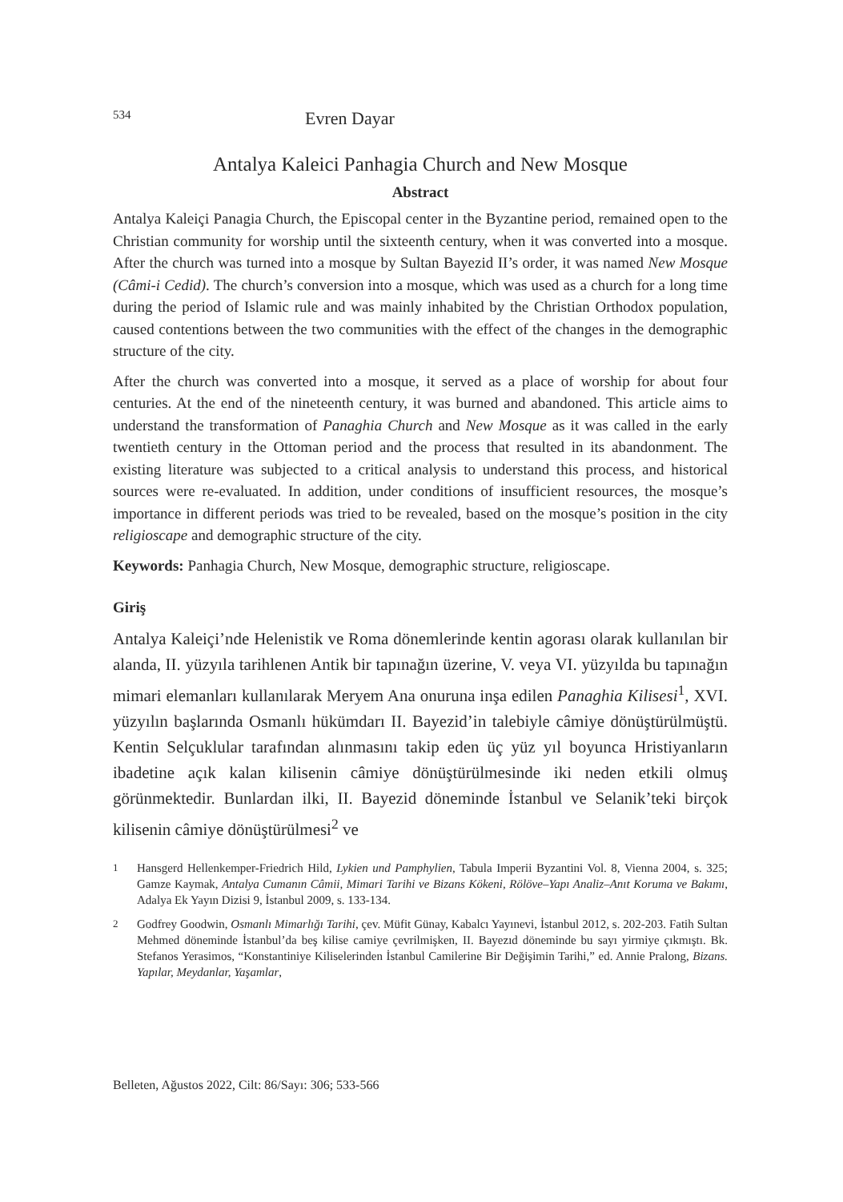534
Evren Dayar
Antalya Kaleici Panhagia Church and New Mosque
Abstract
Antalya Kaleiçi Panagia Church, the Episcopal center in the Byzantine period, remained open to the Christian community for worship until the sixteenth century, when it was converted into a mosque. After the church was turned into a mosque by Sultan Bayezid II’s order, it was named New Mosque (Câmi-i Cedid). The church’s conversion into a mosque, which was used as a church for a long time during the period of Islamic rule and was mainly inhabited by the Christian Orthodox population, caused contentions between the two communities with the effect of the changes in the demographic structure of the city.
After the church was converted into a mosque, it served as a place of worship for about four centuries. At the end of the nineteenth century, it was burned and abandoned. This article aims to understand the transformation of Panaghia Church and New Mosque as it was called in the early twentieth century in the Ottoman period and the process that resulted in its abandonment. The existing literature was subjected to a critical analysis to understand this process, and historical sources were re-evaluated. In addition, under conditions of insufficient resources, the mosque’s importance in different periods was tried to be revealed, based on the mosque’s position in the city religioscape and demographic structure of the city.
Keywords: Panhagia Church, New Mosque, demographic structure, religioscape.
Giriş
Antalya Kaleiçi’nde Helenistik ve Roma dönemlerinde kentin agorası olarak kullanılan bir alanda, II. yüzyıla tarihlenen Antik bir tapınağın üzerine, V. veya VI. yüzyılda bu tapınağın mimari elemanları kullanılarak Meryem Ana onuruna inşa edilen Panaghia Kilisesi<sup>1</sup>, XVI. yüzyılın başlarında Osmanlı hükümdarı II. Bayezid’in talebiyle câmiye dönüştürülmüştü. Kentin Selçuklular tarafından alınmasını takip eden üç yüz yıl boyunca Hristiyanların ibadetine açık kalan kilisenin câmiye dönüştürülmesinde iki neden etkili olmuş görünmektedir. Bunlardan ilki, II. Bayezid döneminde İstanbul ve Selanik’teki birçok kilisenin câmiye dönüştürülmesi<sup>2</sup> ve
1
Hansgerd Hellenkemper-Friedrich Hild, Lykien und Pamphylien, Tabula Imperii Byzantini Vol. 8, Vienna 2004, s. 325; Gamze Kaymak, Antalya Cumanın Câmii, Mimari Tarihi ve Bizans Kökeni, Rölöve–Yapı Analiz–Anıt Koruma ve Bakımı, Adalya Ek Yayın Dizisi 9, İstanbul 2009, s. 133-134.
2
Godfrey Goodwin, Osmanlı Mimarlığı Tarihi, çev. Müfit Günay, Kabalcı Yayınevi, İstanbul 2012, s. 202-203. Fatih Sultan Mehmed döneminde İstanbul’da beş kilise camiye çevrilmişken, II. Bayezıd döneminde bu sayı yirmiye çıkmıştı. Bk. Stefanos Yerasimos, “Konstantiniye Kiliselerinden İstanbul Camilerine Bir Değişimin Tarihi,” ed. Annie Pralong, Bizans. Yapılar, Meydanlar, Yaşamlar,
Belleten, Ağustos 2022, Cilt: 86/Sayı: 306; 533-566